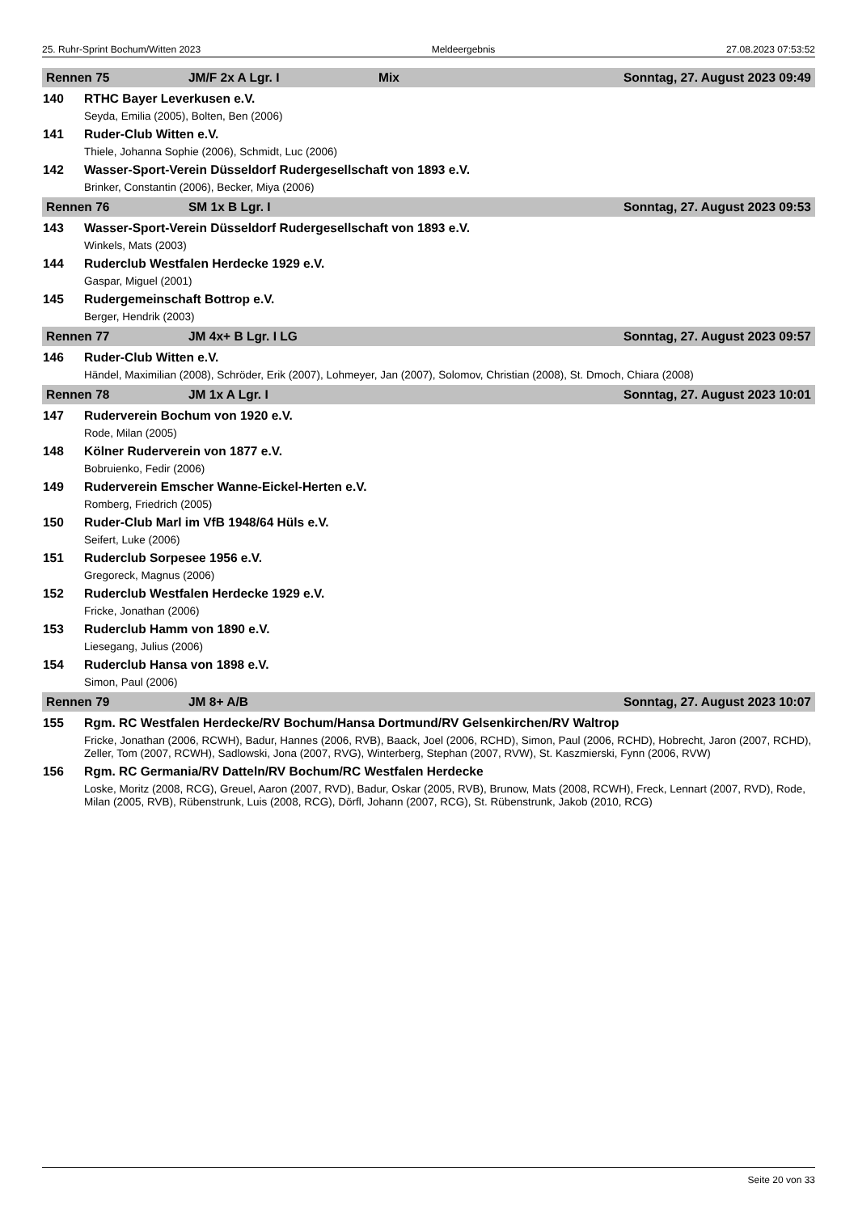25. Ruhr-Sprint Bochum/Witten 2023 Meldeergebnis 27.08.2023 07:53:52
Rennen 75 JM/F 2x A Lgr. I Mix Sonntag, 27. August 2023 09:49
140 RTHC Bayer Leverkusen e.V.
Seyda, Emilia (2005), Bolten, Ben (2006)
141 Ruder-Club Witten e.V.
Thiele, Johanna Sophie (2006), Schmidt, Luc (2006)
142 Wasser-Sport-Verein Düsseldorf Rudergesellschaft von 1893 e.V.
Brinker, Constantin (2006), Becker, Miya (2006)
Rennen 76 SM 1x B Lgr. I Sonntag, 27. August 2023 09:53
143 Wasser-Sport-Verein Düsseldorf Rudergesellschaft von 1893 e.V.
Winkels, Mats (2003)
144 Ruderclub Westfalen Herdecke 1929 e.V.
Gaspar, Miguel (2001)
145 Rudergemeinschaft Bottrop e.V.
Berger, Hendrik (2003)
Rennen 77 JM 4x+ B Lgr. I LG Sonntag, 27. August 2023 09:57
146 Ruder-Club Witten e.V.
Händel, Maximilian (2008), Schröder, Erik (2007), Lohmeyer, Jan (2007), Solomov, Christian (2008), St. Dmoch, Chiara (2008)
Rennen 78 JM 1x A Lgr. I Sonntag, 27. August 2023 10:01
147 Ruderverein Bochum von 1920 e.V.
Rode, Milan (2005)
148 Kölner Ruderverein von 1877 e.V.
Bobruienko, Fedir (2006)
149 Ruderverein Emscher Wanne-Eickel-Herten e.V.
Romberg, Friedrich (2005)
150 Ruder-Club Marl im VfB 1948/64 Hüls e.V.
Seifert, Luke (2006)
151 Ruderclub Sorpesee 1956 e.V.
Gregoreck, Magnus (2006)
152 Ruderclub Westfalen Herdecke 1929 e.V.
Fricke, Jonathan (2006)
153 Ruderclub Hamm von 1890 e.V.
Liesegang, Julius (2006)
154 Ruderclub Hansa von 1898 e.V.
Simon, Paul (2006)
Rennen 79 JM 8+ A/B Sonntag, 27. August 2023 10:07
155 Rgm. RC Westfalen Herdecke/RV Bochum/Hansa Dortmund/RV Gelsenkirchen/RV Waltrop
Fricke, Jonathan (2006, RCWH), Badur, Hannes (2006, RVB), Baack, Joel (2006, RCHD), Simon, Paul (2006, RCHD), Hobrecht, Jaron (2007, RCHD), Zeller, Tom (2007, RCWH), Sadlowski, Jona (2007, RVG), Winterberg, Stephan (2007, RVW), St. Kaszmierski, Fynn (2006, RVW)
156 Rgm. RC Germania/RV Datteln/RV Bochum/RC Westfalen Herdecke
Loske, Moritz (2008, RCG), Greuel, Aaron (2007, RVD), Badur, Oskar (2005, RVB), Brunow, Mats (2008, RCWH), Freck, Lennart (2007, RVD), Rode, Milan (2005, RVB), Rübenstrunk, Luis (2008, RCG), Dörfl, Johann (2007, RCG), St. Rübenstrunk, Jakob (2010, RCG)
Seite 20 von 33